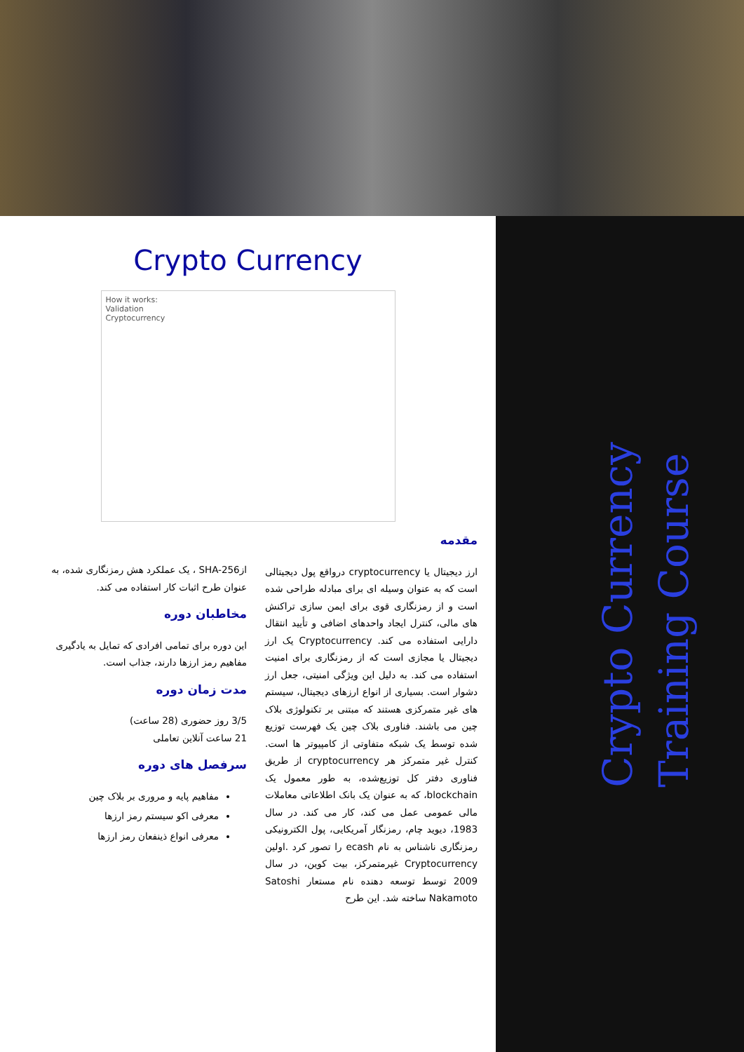Crypto Currency
Training Course
Crypto Currency
How it works:
Validation
Cryptocurrency
مقدمه
ارز دیجیتال یا cryptocurrency درواقع پول دیجیتالی است که به عنوان وسیله ای برای مبادله طراحی شده است و از رمزنگاری قوی برای ایمن سازی تراکنش های مالی، کنترل ایجاد واحدهای اضافی و تأیید انتقال دارایی استفاده می کند. Cryptocurrency یک ارز دیجیتال یا مجازی است که از رمزنگاری برای امنیت استفاده می کند. به دلیل این ویژگی امنیتی، جعل ارز دشوار است. بسیاری از انواع ارزهای دیجیتال، سیستم های غیر متمرکزی هستند که مبتنی بر تکنولوژی بلاک چین می باشند. فناوری بلاک چین یک فهرست توزیع شده توسط یک شبکه متفاوتی از کامپیوتر ها است. کنترل غیر متمرکز هر cryptocurrency از طریق فناوری دفتر کل توزیع‌شده، به طور معمول یک blockchain، که به عنوان یک بانک اطلاعاتی معاملات مالی عمومی عمل می کند، کار می کند. در سال 1983، دیوید چام، رمزنگار آمریکایی، پول الکترونیکی رمزنگاری ناشناس به نام ecash را تصور کرد .اولین Cryptocurrency غیرمتمرکز، بیت کوین، در سال 2009 توسط توسعه دهنده نام مستعار Satoshi Nakamoto ساخته شد. این طرح
ازSHA-256 ، یک عملکرد هش رمزنگاری شده، به عنوان طرح اثبات کار استفاده می کند.
مخاطبان دوره
این دوره برای تمامی افرادی که تمایل به یادگیری مفاهیم رمز ارزها دارند، جذاب است.
مدت زمان دوره
3/5 روز حضوری (28 ساعت)
21 ساعت آنلاین تعاملی
سرفصل های دوره
مفاهیم پایه و مروری بر بلاک چین
معرفی اکو سیستم رمز ارزها
معرفی انواع ذینفعان رمز ارزها